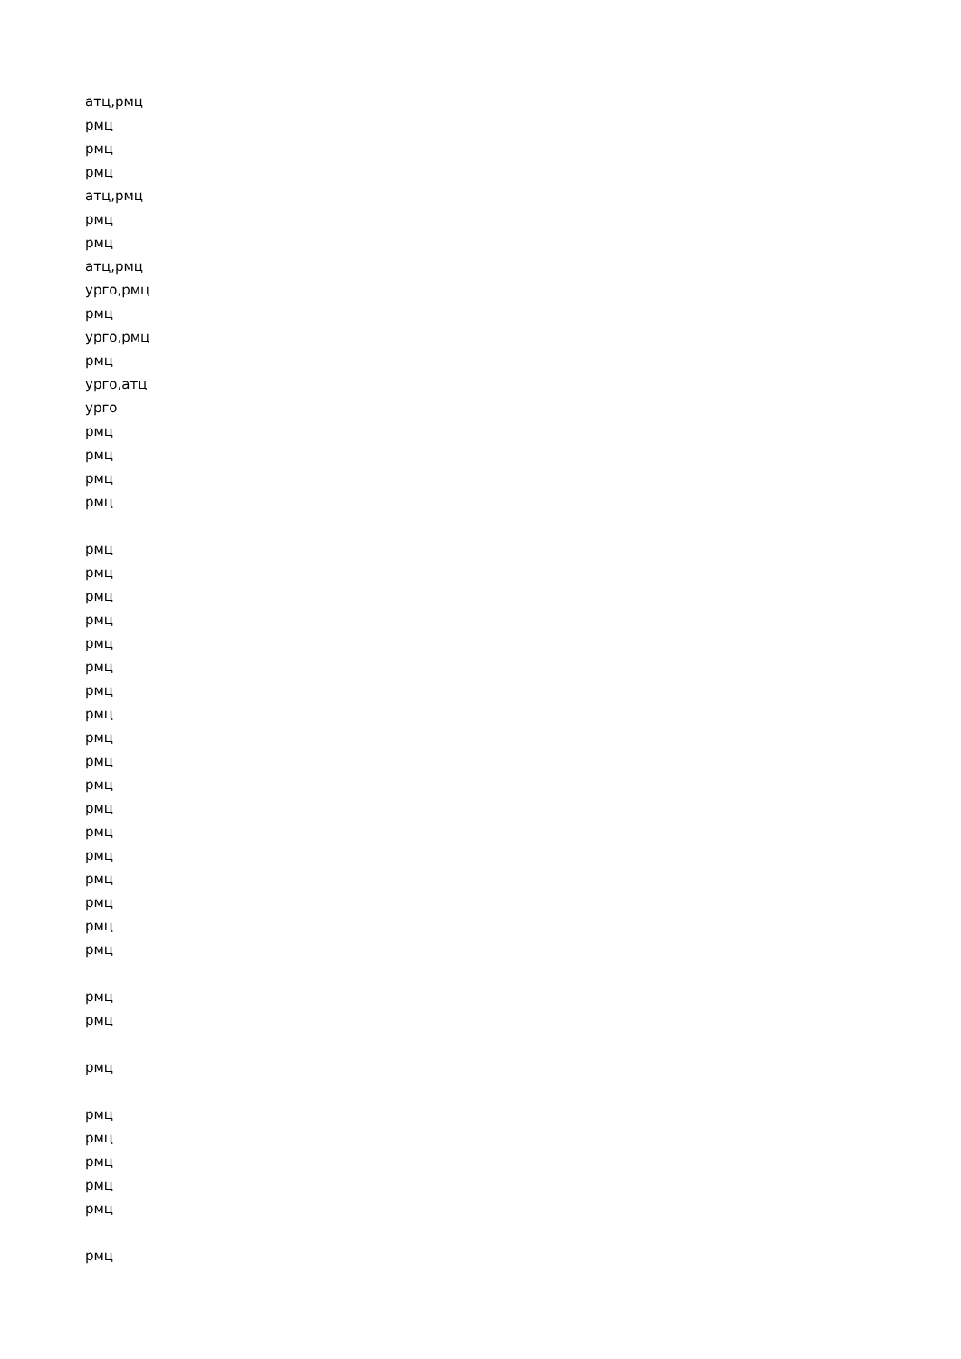атц,рмц
рмц
рмц
рмц
атц,рмц
рмц
рмц
атц,рмц
урго,рмц
рмц
урго,рмц
рмц
урго,атц
урго
рмц
рмц
рмц
рмц
рмц
рмц
рмц
рмц
рмц
рмц
рмц
рмц
рмц
рмц
рмц
рмц
рмц
рмц
рмц
рмц
рмц
рмц
рмц
рмц
рмц
рмц
рмц
рмц
рмц
рмц
рмц